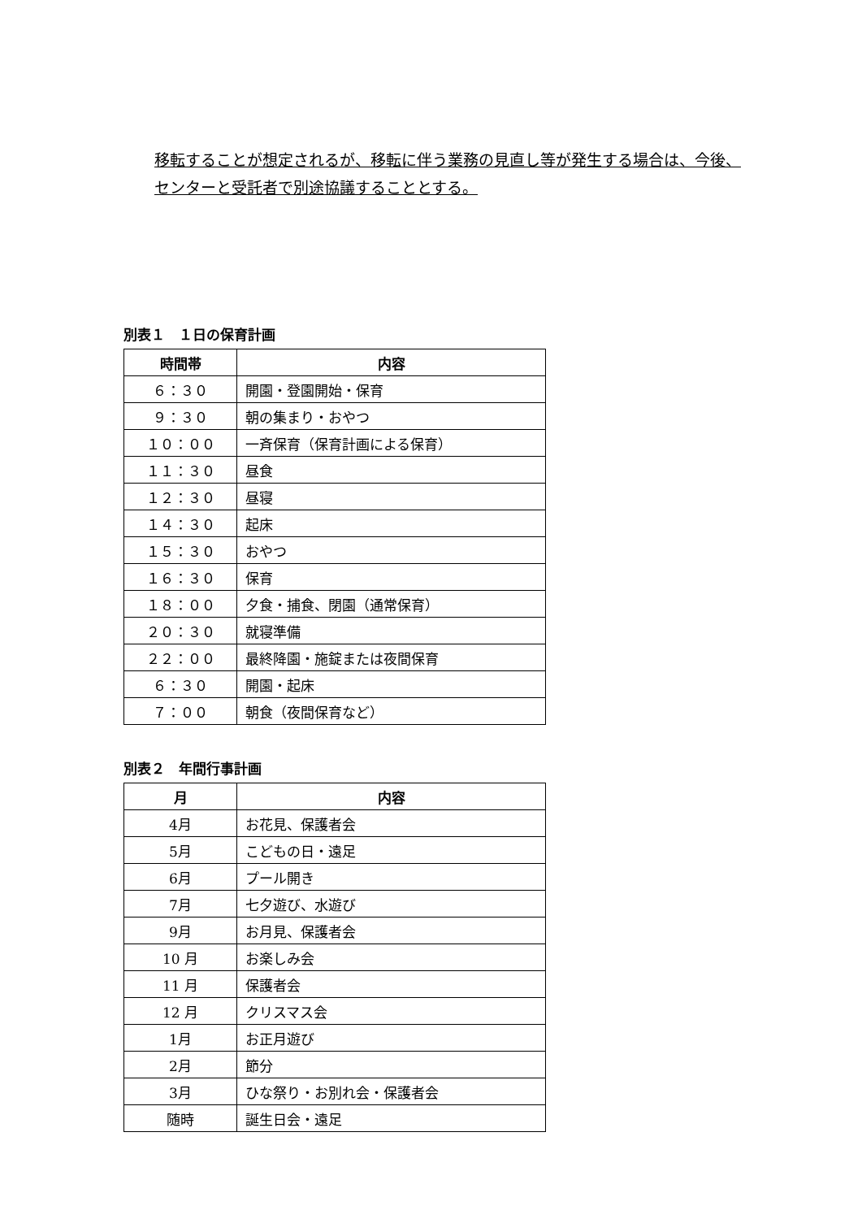移転することが想定されるが、移転に伴う業務の見直し等が発生する場合は、今後、
センターと受託者で別途協議することとする。
別表１　１日の保育計画
| 時間帯 | 内容 |
| --- | --- |
| ６：３０ | 開園・登園開始・保育 |
| ９：３０ | 朝の集まり・おやつ |
| １０：００ | 一斉保育（保育計画による保育） |
| １１：３０ | 昼食 |
| １２：３０ | 昼寝 |
| １４：３０ | 起床 |
| １５：３０ | おやつ |
| １６：３０ | 保育 |
| １８：００ | 夕食・捕食、閉園（通常保育） |
| ２０：３０ | 就寝準備 |
| ２２：００ | 最終降園・施錠または夜間保育 |
| ６：３０ | 開園・起床 |
| ７：００ | 朝食（夜間保育など） |
別表２　年間行事計画
| 月 | 内容 |
| --- | --- |
| 4月 | お花見、保護者会 |
| 5月 | こどもの日・遠足 |
| 6月 | プール開き |
| 7月 | 七夕遊び、水遊び |
| 9月 | お月見、保護者会 |
| 10 月 | お楽しみ会 |
| 11 月 | 保護者会 |
| 12 月 | クリスマス会 |
| 1月 | お正月遊び |
| 2月 | 節分 |
| 3月 | ひな祭り・お別れ会・保護者会 |
| 随時 | 誕生日会・遠足 |